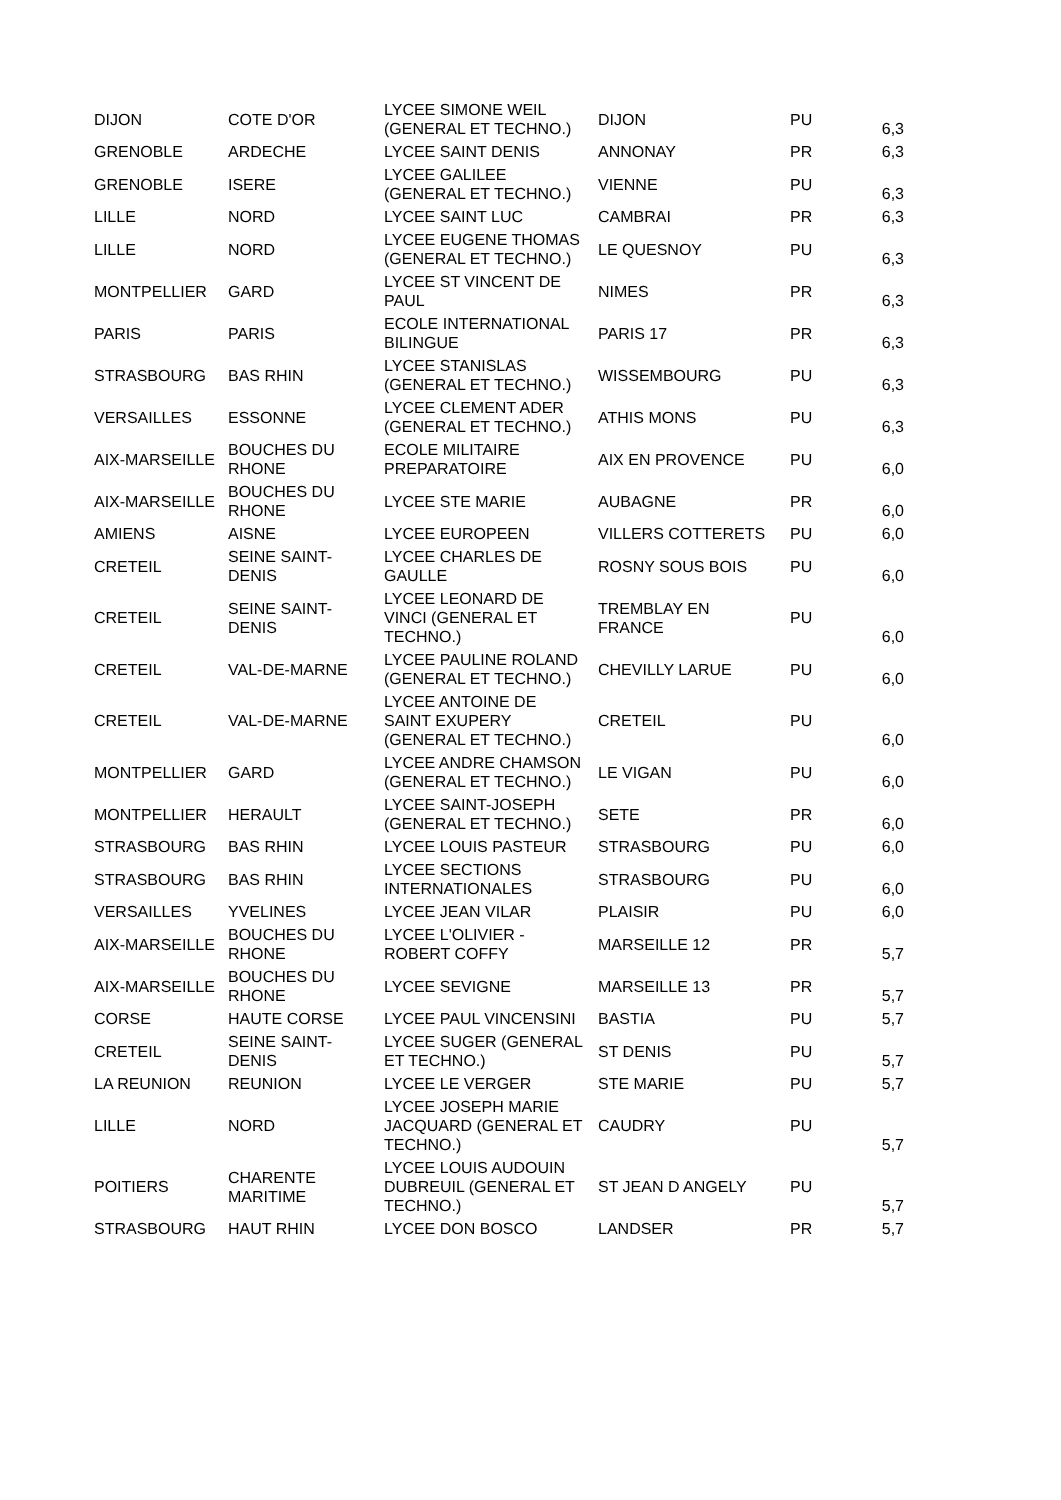| DIJON | COTE D'OR | LYCEE SIMONE WEIL (GENERAL ET TECHNO.) | DIJON | PU | 6,3 |
| GRENOBLE | ARDECHE | LYCEE SAINT DENIS | ANNONAY | PR | 6,3 |
| GRENOBLE | ISERE | LYCEE GALILEE (GENERAL ET TECHNO.) | VIENNE | PU | 6,3 |
| LILLE | NORD | LYCEE SAINT LUC | CAMBRAI | PR | 6,3 |
| LILLE | NORD | LYCEE EUGENE THOMAS (GENERAL ET TECHNO.) | LE QUESNOY | PU | 6,3 |
| MONTPELLIER | GARD | LYCEE ST VINCENT DE PAUL | NIMES | PR | 6,3 |
| PARIS | PARIS | ECOLE INTERNATIONAL BILINGUE | PARIS 17 | PR | 6,3 |
| STRASBOURG | BAS RHIN | LYCEE STANISLAS (GENERAL ET TECHNO.) | WISSEMBOURG | PU | 6,3 |
| VERSAILLES | ESSONNE | LYCEE CLEMENT ADER (GENERAL ET TECHNO.) | ATHIS MONS | PU | 6,3 |
| AIX-MARSEILLE | BOUCHES DU RHONE | ECOLE MILITAIRE PREPARATOIRE | AIX EN PROVENCE | PU | 6,0 |
| AIX-MARSEILLE | BOUCHES DU RHONE | LYCEE STE MARIE | AUBAGNE | PR | 6,0 |
| AMIENS | AISNE | LYCEE EUROPEEN | VILLERS COTTERETS | PU | 6,0 |
| CRETEIL | SEINE SAINT-DENIS | LYCEE CHARLES DE GAULLE | ROSNY SOUS BOIS | PU | 6,0 |
| CRETEIL | SEINE SAINT-DENIS | LYCEE LEONARD DE VINCI (GENERAL ET TECHNO.) | TREMBLAY EN FRANCE | PU | 6,0 |
| CRETEIL | VAL-DE-MARNE | LYCEE PAULINE ROLAND (GENERAL ET TECHNO.) | CHEVILLY LARUE | PU | 6,0 |
| CRETEIL | VAL-DE-MARNE | LYCEE ANTOINE DE SAINT EXUPERY (GENERAL ET TECHNO.) | CRETEIL | PU | 6,0 |
| MONTPELLIER | GARD | LYCEE ANDRE CHAMSON (GENERAL ET TECHNO.) | LE VIGAN | PU | 6,0 |
| MONTPELLIER | HERAULT | LYCEE SAINT-JOSEPH (GENERAL ET TECHNO.) | SETE | PR | 6,0 |
| STRASBOURG | BAS RHIN | LYCEE LOUIS PASTEUR | STRASBOURG | PU | 6,0 |
| STRASBOURG | BAS RHIN | LYCEE SECTIONS INTERNATIONALES | STRASBOURG | PU | 6,0 |
| VERSAILLES | YVELINES | LYCEE JEAN VILAR | PLAISIR | PU | 6,0 |
| AIX-MARSEILLE | BOUCHES DU RHONE | LYCEE L'OLIVIER - ROBERT COFFY | MARSEILLE 12 | PR | 5,7 |
| AIX-MARSEILLE | BOUCHES DU RHONE | LYCEE SEVIGNE | MARSEILLE 13 | PR | 5,7 |
| CORSE | HAUTE CORSE | LYCEE PAUL VINCENSINI | BASTIA | PU | 5,7 |
| CRETEIL | SEINE SAINT-DENIS | LYCEE SUGER (GENERAL ET TECHNO.) | ST DENIS | PU | 5,7 |
| LA REUNION | REUNION | LYCEE LE VERGER | STE MARIE | PU | 5,7 |
| LILLE | NORD | LYCEE JOSEPH MARIE JACQUARD (GENERAL ET TECHNO.) | CAUDRY | PU | 5,7 |
| POITIERS | CHARENTE MARITIME | LYCEE LOUIS AUDOUIN DUBREUIL (GENERAL ET TECHNO.) | ST JEAN D ANGELY | PU | 5,7 |
| STRASBOURG | HAUT RHIN | LYCEE DON BOSCO | LANDSER | PR | 5,7 |